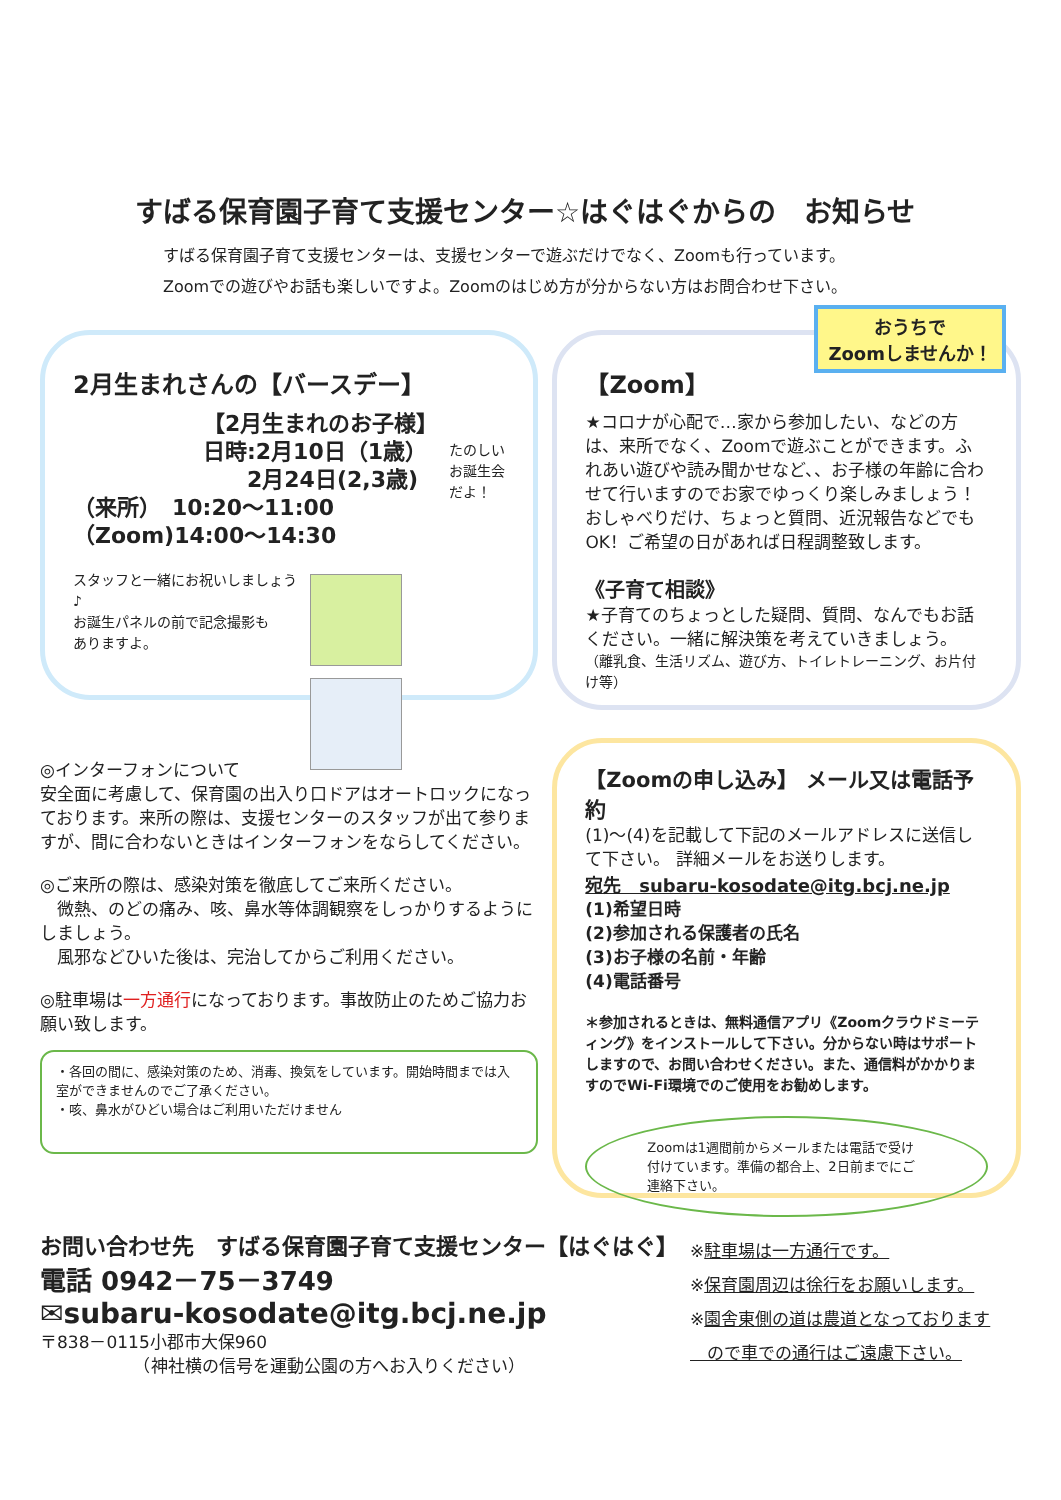すばる保育園子育て支援センター☆はぐはぐからの　お知らせ
すばる保育園子育て支援センターは、支援センターで遊ぶだけでなく、Zoomも行っています。
Zoomでの遊びやお話も楽しいですよ。Zoomのはじめ方が分からない方はお問合わせ下さい。
2月生まれさんの【バースデー】
【2月生まれのお子様】
日時:2月10日（1歳）
　　2月24日(2,3歳)
（来所）　10:20～11:00
（Zoom)14:00～14:30
たのしい
お誕生会
だよ！
スタッフと一緒にお祝いしましょう♪
お誕生パネルの前で記念撮影も
ありますよ。
おうちで
Zoomしませんか！
【Zoom】
★コロナが心配で…家から参加したい、などの方は、来所でなく、Zoomで遊ぶことができます。ふれあい遊びや読み聞かせなど、、お子様の年齢に合わせて行いますのでお家でゆっくり楽しみましょう！
おしゃべりだけ、ちょっと質問、近況報告などでもOK！ご希望の日があれば日程調整致します。
《子育て相談》
★子育てのちょっとした疑問、質問、なんでもお話ください。一緒に解決策を考えていきましょう。
（離乳食、生活リズム、遊び方、トイレトレーニング、お片付け等）
◎インターフォンについて
安全面に考慮して、保育園の出入り口ドアはオートロックになっております。来所の際は、支援センターのスタッフが出て参りますが、間に合わないときはインターフォンをならしてください。
◎ご来所の際は、感染対策を徹底してご来所ください。
　微熱、のどの痛み、咳、鼻水等体調観察をしっかりするようにしましょう。
　風邪などひいた後は、完治してからご利用ください。
◎駐車場は一方通行になっております。事故防止のためご協力お願い致します。
・各回の間に、感染対策のため、消毒、換気をしています。開始時間までは入室ができませんのでご了承ください。
・咳、鼻水がひどい場合はご利用いただけません
【Zoomの申し込み】 メール又は電話予約
(1)～(4)を記載して下記のメールアドレスに送信して下さい。 詳細メールをお送りします。
宛先　subaru-kosodate@itg.bcj.ne.jp
(1)希望日時
(2)参加される保護者の氏名
(3)お子様の名前・年齢
(4)電話番号
＊参加されるときは、無料通信アプリ《Zoomクラウドミーティング》をインストールして下さい。分からない時はサポートしますので、お問い合わせください。また、通信料がかかりますのでWi-Fi環境でのご使用をお勧めします。
Zoomは1週間前からメールまたは電話で受け付けています。準備の都合上、2日前までにご連絡下さい。
お問い合わせ先　すばる保育園子育て支援センター【はぐはぐ】
電話 0942－75－3749
✉subaru-kosodate@itg.bcj.ne.jp
〒838－0115小郡市大保960
　　　　　　（神社横の信号を運動公園の方へお入りください）
※駐車場は一方通行です。
※保育園周辺は徐行をお願いします。
※園舎東側の道は農道となっております
　ので車での通行はご遠慮下さい。